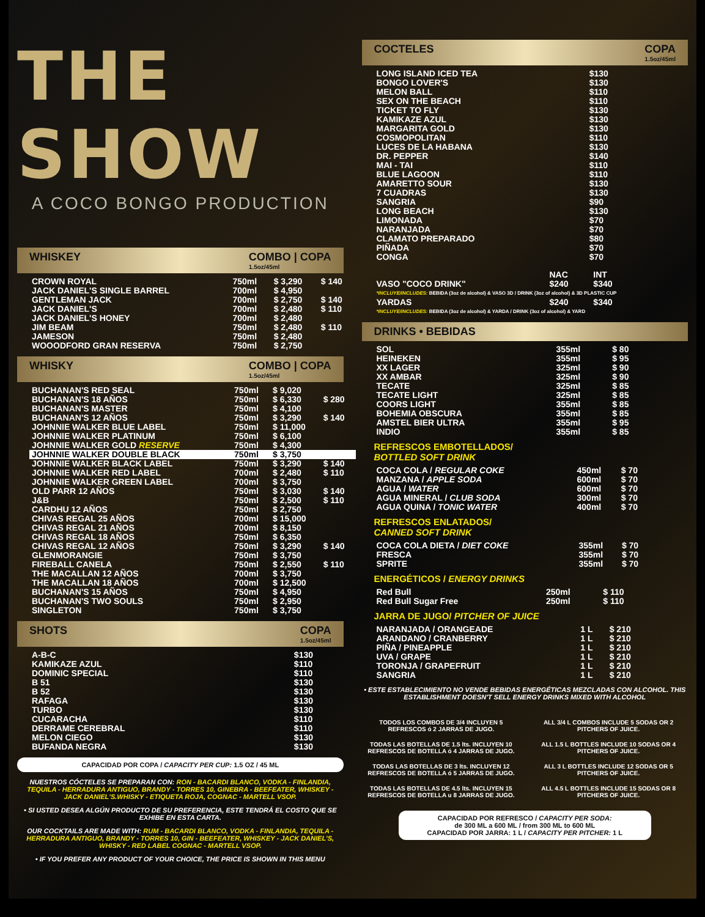THE SHOW
A COCO BONGO PRODUCTION
WHISKEY COMBO | COPA
1.5oz/45ml
| CROWN ROYAL | 750ml | $ 3,290 | $ 140 |
| JACK DANIEL'S SINGLE BARREL | 700ml | $ 4,950 | |
| GENTLEMAN JACK | 700ml | $ 2,750 | $ 140 |
| JACK DANIEL'S | 700ml | $ 2,480 | $ 110 |
| JACK DANIEL'S HONEY | 700ml | $ 2,480 | |
| JIM BEAM | 750ml | $ 2,480 | $ 110 |
| JAMESON | 750ml | $ 2,480 | |
| WOOODFORD GRAN RESERVA | 750ml | $ 2,750 | |
WHISKY COMBO | COPA
1.5oz/45ml
| BUCHANAN'S RED SEAL | 750ml | $ 9,020 | |
| BUCHANAN'S 18 AÑOS | 750ml | $ 6,330 | $ 280 |
| BUCHANAN'S MASTER | 750ml | $ 4,100 | |
| BUCHANAN'S 12 AÑOS | 750ml | $ 3,290 | $ 140 |
| JOHNNIE WALKER BLUE LABEL | 750ml | $ 11,000 | |
| JOHNNIE WALKER PLATINUM | 750ml | $ 6,100 | |
| JOHNNIE WALKER GOLD RESERVE | 750ml | $ 4,300 | |
| JOHNNIE WALKER DOUBLE BLACK | 750ml | $ 3,750 | |
| JOHNNIE WALKER BLACK LABEL | 750ml | $ 3,290 | $ 140 |
| JOHNNIE WALKER RED LABEL | 700ml | $ 2,480 | $ 110 |
| JOHNNIE WALKER GREEN LABEL | 700ml | $ 3,750 | |
| OLD PARR 12 AÑOS | 750ml | $ 3,030 | $ 140 |
| J&B | 750ml | $ 2,500 | $ 110 |
| CARDHU 12 AÑOS | 750ml | $ 2,750 | |
| CHIVAS REGAL 25 AÑOS | 700ml | $ 15,000 | |
| CHIVAS REGAL 21 AÑOS | 700ml | $ 8,150 | |
| CHIVAS REGAL 18 AÑOS | 750ml | $ 6,350 | |
| CHIVAS REGAL 12 AÑOS | 750ml | $ 3,290 | $ 140 |
| GLENMORANGIE | 750ml | $ 3,750 | |
| FIREBALL CANELA | 750ml | $ 2,550 | $ 110 |
| THE MACALLAN 12 AÑOS | 700ml | $ 3,750 | |
| THE MACALLAN 18 AÑOS | 700ml | $ 12,500 | |
| BUCHANAN'S 15 AÑOS | 750ml | $ 4,950 | |
| BUCHANAN'S TWO SOULS | 750ml | $ 2,950 | |
| SINGLETON | 750ml | $ 3,750 | |
SHOTS COPA
1.5oz/45ml
| A-B-C | $130 |
| KAMIKAZE AZUL | $110 |
| DOMINIC SPECIAL | $110 |
| B 51 | $130 |
| B 52 | $130 |
| RAFAGA | $130 |
| TURBO | $130 |
| CUCARACHA | $110 |
| DERRAME CEREBRAL | $110 |
| MELON CIEGO | $130 |
| BUFANDA NEGRA | $130 |
CAPACIDAD POR COPA / CAPACITY PER CUP: 1.5 OZ / 45 ML
NUESTROS CÓCTELES SE PREPARAN CON: RON - BACARDI BLANCO, VODKA - FINLANDIA, TEQUILA - HERRADURA ANTIGUO, BRANDY - TORRES 10, GINEBRA - BEEFEATER, WHISKEY - JACK DANIEL'S.WHISKY - ETIQUETA ROJA, COGNAC - MARTELL VSOP.
• SI USTED DESEA ALGÚN PRODUCTO DE SU PREFERENCIA, ESTE TENDRÁ EL COSTO QUE SE EXHIBE EN ESTA CARTA.
OUR COCKTAILS ARE MADE WITH: RUM - BACARDI BLANCO, VODKA - FINLANDIA, TEQUILA - HERRADURA ANTIGUO, BRANDY - TORRES 10, GIN - BEEFEATER, WHISKEY - JACK DANIEL'S, WHISKY - RED LABEL COGNAC - MARTELL VSOP.
• IF YOU PREFER ANY PRODUCT OF YOUR CHOICE, THE PRICE IS SHOWN IN THIS MENU
COCTELES COPA
1.5oz/45ml
| LONG ISLAND ICED TEA | $130 |
| BONGO LOVER'S | $130 |
| MELON BALL | $110 |
| SEX ON THE BEACH | $110 |
| TICKET TO FLY | $130 |
| KAMIKAZE AZUL | $130 |
| MARGARITA GOLD | $130 |
| COSMOPOLITAN | $110 |
| LUCES DE LA HABANA | $130 |
| DR. PEPPER | $140 |
| MAI - TAI | $110 |
| BLUE LAGOON | $110 |
| AMARETTO SOUR | $130 |
| 7 CUADRAS | $130 |
| SANGRIA | $90 |
| LONG BEACH | $130 |
| LIMONADA | $70 |
| NARANJADA | $70 |
| CLAMATO PREPARADO | $80 |
| PIÑADA | $70 |
| CONGA | $70 |
| | NAC | INT |
| VASO "COCO DRINK" | $240 | $340 |
| *INCLUYE/INCLUDES: BEBIDA (3oz de alcohol) & VASO 3D / DRINK (3oz of alcohol) & 3D PLASTIC CUP | | |
| YARDAS | $240 | $340 |
| *INCLUYE/INCLUDES: BEBIDA (3oz de alcohol) & YARDA / DRINK (3oz of alcohol) & YARD | | |
DRINKS • BEBIDAS
| SOL | 355ml | $ 80 |
| HEINEKEN | 355ml | $ 95 |
| XX LAGER | 325ml | $ 90 |
| XX AMBAR | 325ml | $ 90 |
| TECATE | 325ml | $ 85 |
| TECATE LIGHT | 325ml | $ 85 |
| COORS LIGHT | 355ml | $ 85 |
| BOHEMIA OBSCURA | 355ml | $ 85 |
| AMSTEL BIER ULTRA | 355ml | $ 95 |
| INDIO | 355ml | $ 85 |
REFRESCOS EMBOTELLADOS/
BOTTLED SOFT DRINK
| COCA COLA / REGULAR COKE | 450ml | $ 70 |
| MANZANA / APPLE SODA | 600ml | $ 70 |
| AGUA / WATER | 600ml | $ 70 |
| AGUA MINERAL / CLUB SODA | 300ml | $ 70 |
| AGUA QUINA / TONIC WATER | 400ml | $ 70 |
REFRESCOS ENLATADOS/
CANNED SOFT DRINK
| COCA COLA DIETA / DIET COKE | 355ml | $ 70 |
| FRESCA | 355ml | $ 70 |
| SPRITE | 355ml | $ 70 |
ENERGÉTICOS / ENERGY DRINKS
| Red Bull | 250ml | $ 110 |
| Red Bull Sugar Free | 250ml | $ 110 |
JARRA DE JUGO/ PITCHER OF JUICE
| NARANJADA / ORANGEADE | 1 L | $ 210 |
| ARANDANO / CRANBERRY | 1 L | $ 210 |
| PIÑA / PINEAPPLE | 1 L | $ 210 |
| UVA / GRAPE | 1 L | $ 210 |
| TORONJA / GRAPEFRUIT | 1 L | $ 210 |
| SANGRIA | 1 L | $ 210 |
• ESTE ESTABLECIMIENTO NO VENDE BEBIDAS ENERGÉTICAS MEZCLADAS CON ALCOHOL. THIS ESTABLISHMENT DOESN'T SELL ENERGY DRINKS MIXED WITH ALCOHOL
TODOS LOS COMBOS DE 3/4 INCLUYEN 5 REFRESCOS ó 2 JARRAS DE JUGO.
ALL 3/4 L COMBOS INCLUDE 5 SODAS OR 2 PITCHERS OF JUICE.
TODAS LAS BOTELLAS DE 1.5 lts. INCLUYEN 10 REFRESCOS DE BOTELLA ó 4 JARRAS DE JUGO.
ALL 1.5 L BOTTLES INCLUDE 10 SODAS OR 4 PITCHERS OF JUICE.
TODAS LAS BOTELLAS DE 3 lts. INCLUYEN 12 REFRESCOS DE BOTELLA ó 5 JARRAS DE JUGO.
ALL 3 L BOTTLES INCLUDE 12 SODAS OR 5 PITCHERS OF JUICE.
TODAS LAS BOTELLAS DE 4.5 lts. INCLUYEN 15 REFRESCOS DE BOTELLA u 8 JARRAS DE JUGO.
ALL 4.5 L BOTTLES INCLUDE 15 SODAS OR 8 PITCHERS OF JUICE.
CAPACIDAD POR REFRESCO / CAPACITY PER SODA:
de 300 ML a 600 ML / from 300 ML to 600 ML
CAPACIDAD POR JARRA: 1 L / CAPACITY PER PITCHER: 1 L